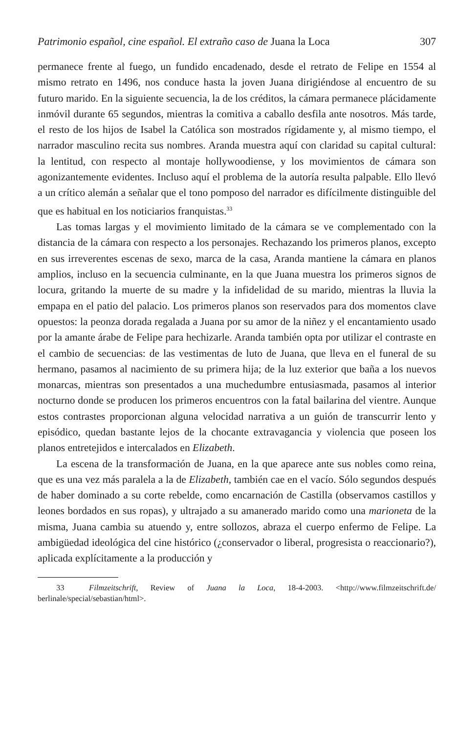Patrimonio español, cine español. El extraño caso de Juana la Loca 307
permanece frente al fuego, un fundido encadenado, desde el retrato de Felipe en 1554 al mismo retrato en 1496, nos conduce hasta la joven Juana dirigiéndose al encuentro de su futuro marido. En la siguiente secuencia, la de los créditos, la cámara permanece plácidamente inmóvil durante 65 segundos, mientras la comitiva a caballo desfila ante nosotros. Más tarde, el resto de los hijos de Isabel la Católica son mostrados rígidamente y, al mismo tiempo, el narrador masculino recita sus nombres. Aranda muestra aquí con claridad su capital cultural: la lentitud, con respecto al montaje hollywoodiense, y los movimientos de cámara son agonizantemente evidentes. Incluso aquí el problema de la autoría resulta palpable. Ello llevó a un crítico alemán a señalar que el tono pomposo del narrador es difícilmente distinguible del que es habitual en los noticiarios franquistas.<sup>33</sup>
Las tomas largas y el movimiento limitado de la cámara se ve complementado con la distancia de la cámara con respecto a los personajes. Rechazando los primeros planos, excepto en sus irreverentes escenas de sexo, marca de la casa, Aranda mantiene la cámara en planos amplios, incluso en la secuencia culminante, en la que Juana muestra los primeros signos de locura, gritando la muerte de su madre y la infidelidad de su marido, mientras la lluvia la empapa en el patio del palacio. Los primeros planos son reservados para dos momentos clave opuestos: la peonza dorada regalada a Juana por su amor de la niñez y el encantamiento usado por la amante árabe de Felipe para hechizarle. Aranda también opta por utilizar el contraste en el cambio de secuencias: de las vestimentas de luto de Juana, que lleva en el funeral de su hermano, pasamos al nacimiento de su primera hija; de la luz exterior que baña a los nuevos monarcas, mientras son presentados a una muchedumbre entusiasmada, pasamos al interior nocturno donde se producen los primeros encuentros con la fatal bailarina del vientre. Aunque estos contrastes proporcionan alguna velocidad narrativa a un guión de transcurrir lento y episódico, quedan bastante lejos de la chocante extravagancia y violencia que poseen los planos entretejidos e intercalados en Elizabeth.
La escena de la transformación de Juana, en la que aparece ante sus nobles como reina, que es una vez más paralela a la de Elizabeth, también cae en el vacío. Sólo segundos después de haber dominado a su corte rebelde, como encarnación de Castilla (observamos castillos y leones bordados en sus ropas), y ultrajado a su amanerado marido como una marioneta de la misma, Juana cambia su atuendo y, entre sollozos, abraza el cuerpo enfermo de Felipe. La ambigüedad ideológica del cine histórico (¿conservador o liberal, progresista o reaccionario?), aplicada explícitamente a la producción y
33 Filmzeitschrift, Review of Juana la Loca, 18-4-2003. <http://www.filmzeitschrift.de/ berlinale/special/sebastian/html>.